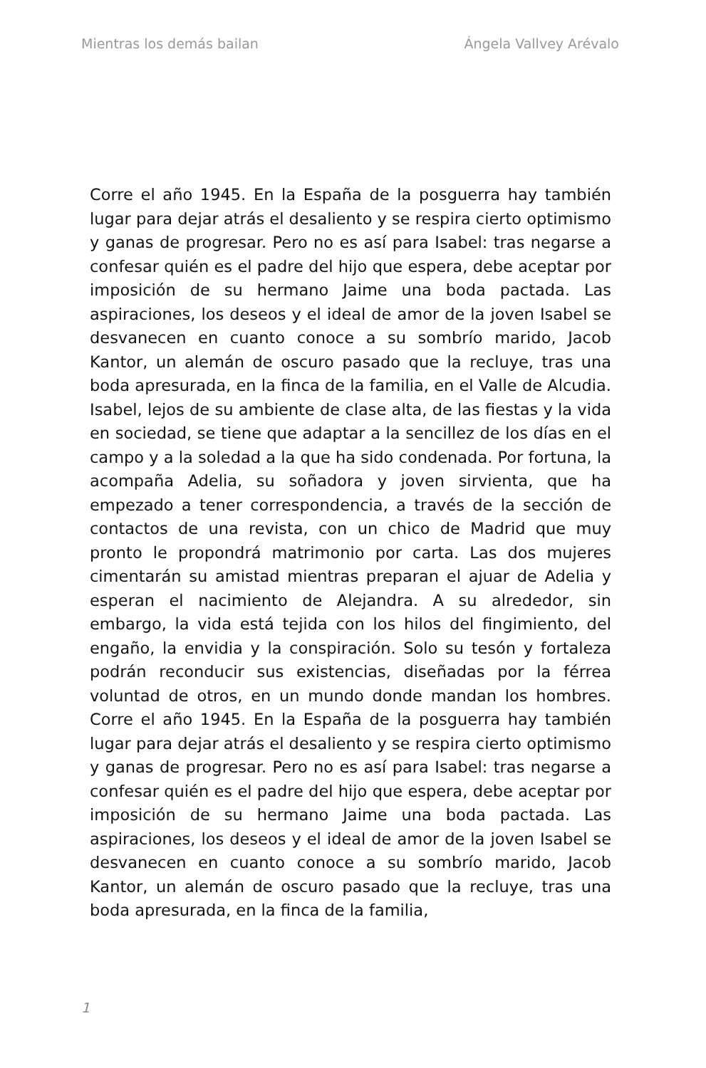Mientras los demás bailan Ángela Vallvey Arévalo
Corre el año 1945. En la España de la posguerra hay también lugar para dejar atrás el desaliento y se respira cierto optimismo y ganas de progresar. Pero no es así para Isabel: tras negarse a confesar quién es el padre del hijo que espera, debe aceptar por imposición de su hermano Jaime una boda pactada. Las aspiraciones, los deseos y el ideal de amor de la joven Isabel se desvanecen en cuanto conoce a su sombrío marido, Jacob Kantor, un alemán de oscuro pasado que la recluye, tras una boda apresurada, en la finca de la familia, en el Valle de Alcudia. Isabel, lejos de su ambiente de clase alta, de las fiestas y la vida en sociedad, se tiene que adaptar a la sencillez de los días en el campo y a la soledad a la que ha sido condenada. Por fortuna, la acompaña Adelia, su soñadora y joven sirvienta, que ha empezado a tener correspondencia, a través de la sección de contactos de una revista, con un chico de Madrid que muy pronto le propondrá matrimonio por carta. Las dos mujeres cimentarán su amistad mientras preparan el ajuar de Adelia y esperan el nacimiento de Alejandra. A su alrededor, sin embargo, la vida está tejida con los hilos del fingimiento, del engaño, la envidia y la conspiración. Solo su tesón y fortaleza podrán reconducir sus existencias, diseñadas por la férrea voluntad de otros, en un mundo donde mandan los hombres. Corre el año 1945. En la España de la posguerra hay también lugar para dejar atrás el desaliento y se respira cierto optimismo y ganas de progresar. Pero no es así para Isabel: tras negarse a confesar quién es el padre del hijo que espera, debe aceptar por imposición de su hermano Jaime una boda pactada. Las aspiraciones, los deseos y el ideal de amor de la joven Isabel se desvanecen en cuanto conoce a su sombrío marido, Jacob Kantor, un alemán de oscuro pasado que la recluye, tras una boda apresurada, en la finca de la familia,
1